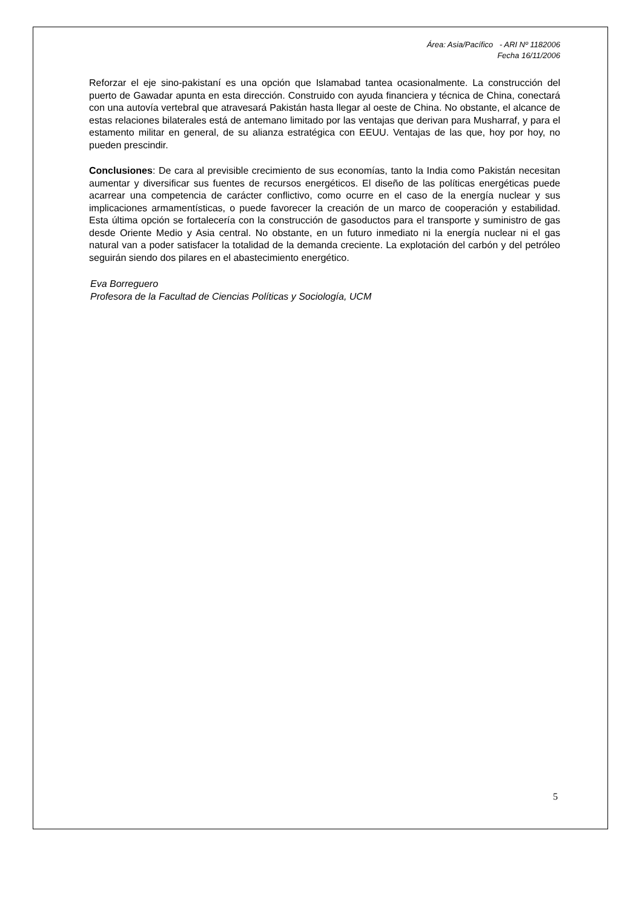Área: Asia/Pacífico - ARI Nº 1182006
Fecha 16/11/2006
Reforzar el eje sino-pakistaní es una opción que Islamabad tantea ocasionalmente. La construcción del puerto de Gawadar apunta en esta dirección. Construido con ayuda financiera y técnica de China, conectará con una autovía vertebral que atravesará Pakistán hasta llegar al oeste de China. No obstante, el alcance de estas relaciones bilaterales está de antemano limitado por las ventajas que derivan para Musharraf, y para el estamento militar en general, de su alianza estratégica con EEUU. Ventajas de las que, hoy por hoy, no pueden prescindir.
Conclusiones: De cara al previsible crecimiento de sus economías, tanto la India como Pakistán necesitan aumentar y diversificar sus fuentes de recursos energéticos. El diseño de las políticas energéticas puede acarrear una competencia de carácter conflictivo, como ocurre en el caso de la energía nuclear y sus implicaciones armamentísticas, o puede favorecer la creación de un marco de cooperación y estabilidad. Esta última opción se fortalecería con la construcción de gasoductos para el transporte y suministro de gas desde Oriente Medio y Asia central. No obstante, en un futuro inmediato ni la energía nuclear ni el gas natural van a poder satisfacer la totalidad de la demanda creciente. La explotación del carbón y del petróleo seguirán siendo dos pilares en el abastecimiento energético.
Eva Borreguero
Profesora de la Facultad de Ciencias Políticas y Sociología, UCM
5